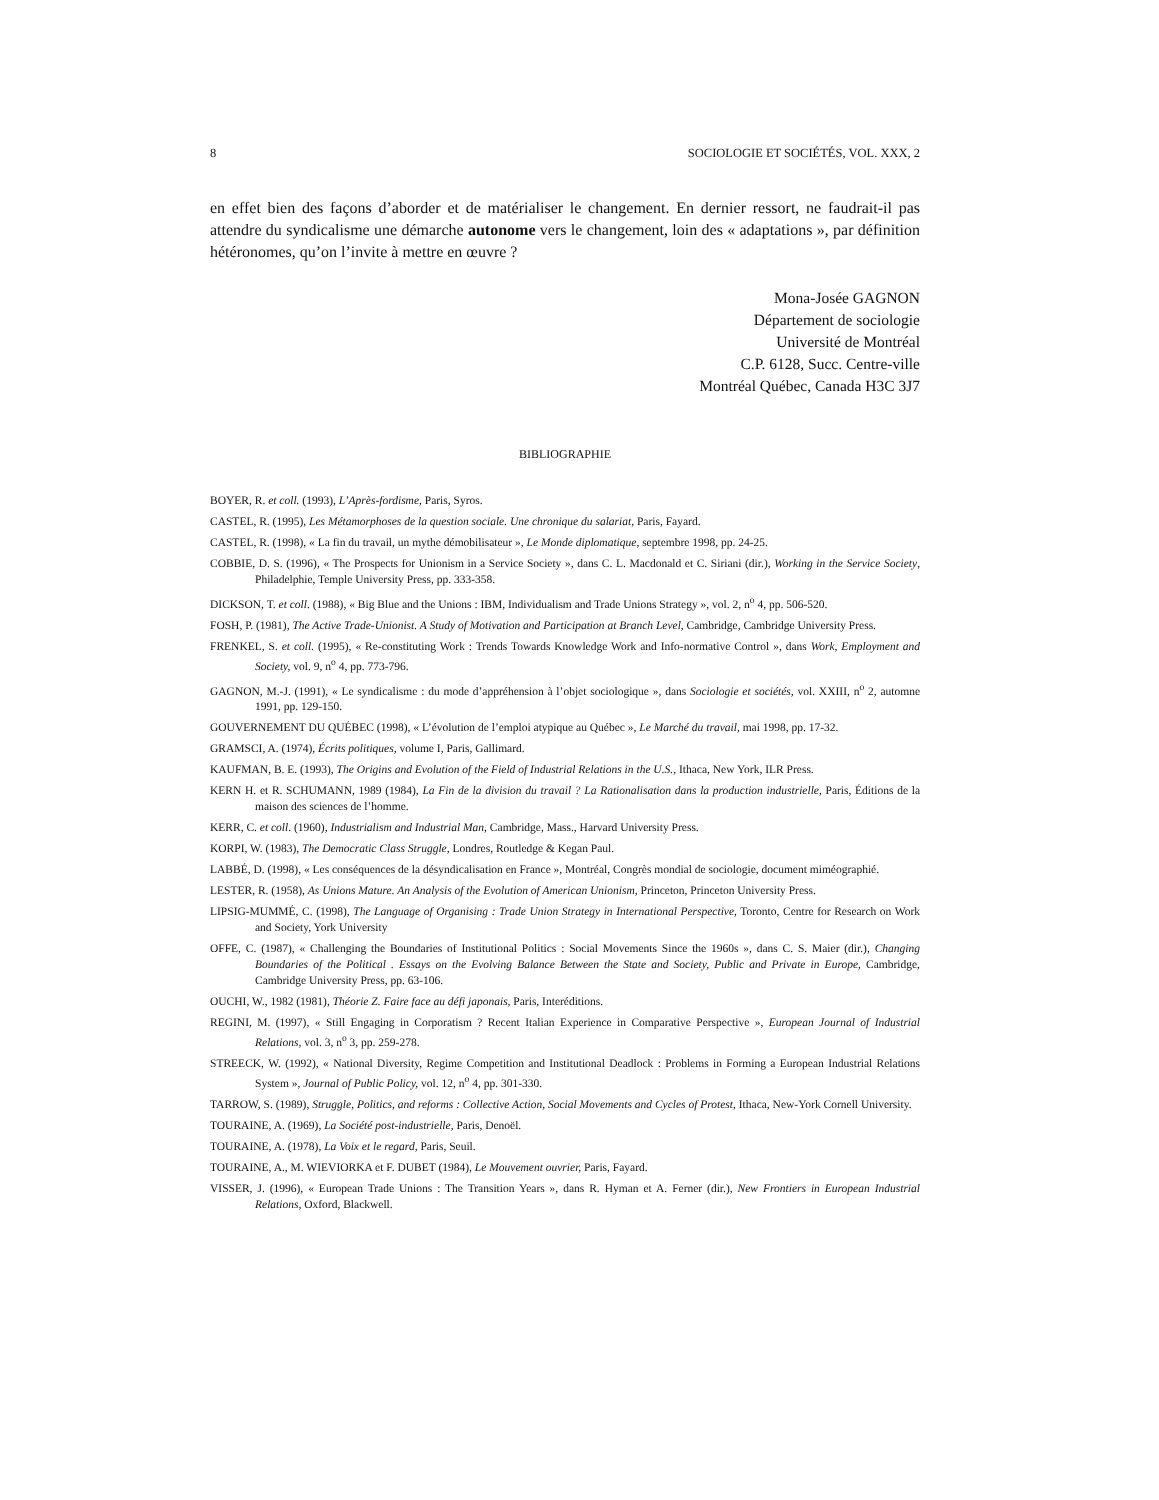8 SOCIOLOGIE ET SOCIÉTÉS, VOL. XXX, 2
en effet bien des façons d’aborder et de matérialiser le changement. En dernier ressort, ne faudrait-il pas attendre du syndicalisme une démarche autonome vers le changement, loin des « adaptations », par définition hétéronomes, qu’on l’invite à mettre en œuvre ?
Mona-Josée GAGNON
Département de sociologie
Université de Montréal
C.P. 6128, Succ. Centre-ville
Montréal Québec, Canada H3C 3J7
BIBLIOGRAPHIE
BOYER, R. et coll. (1993), L’Après-fordisme, Paris, Syros.
CASTEL, R. (1995), Les Métamorphoses de la question sociale. Une chronique du salariat, Paris, Fayard.
CASTEL, R. (1998), « La fin du travail, un mythe démobilisateur », Le Monde diplomatique, septembre 1998, pp. 24-25.
COBBIE, D. S. (1996), « The Prospects for Unionism in a Service Society », dans C. L. Macdonald et C. Siriani (dir.), Working in the Service Society, Philadelphie, Temple University Press, pp. 333-358.
DICKSON, T. et coll. (1988), « Big Blue and the Unions : IBM, Individualism and Trade Unions Strategy », vol. 2, n<sup>o</sup> 4, pp. 506-520.
FOSH, P. (1981), The Active Trade-Unionist. A Study of Motivation and Participation at Branch Level, Cambridge, Cambridge University Press.
FRENKEL, S. et coll. (1995), « Re-constituting Work : Trends Towards Knowledge Work and Info-normative Control », dans Work, Employment and Society, vol. 9, n<sup>o</sup> 4, pp. 773-796.
GAGNON, M.-J. (1991), « Le syndicalisme : du mode d’appréhension à l’objet sociologique », dans Sociologie et sociétés, vol. XXIII, n<sup>o</sup> 2, automne 1991, pp. 129-150.
GOUVERNEMENT DU QUÉBEC (1998), « L’évolution de l’emploi atypique au Québec », Le Marché du travail, mai 1998, pp. 17-32.
GRAMSCI, A. (1974), Écrits politiques, volume I, Paris, Gallimard.
KAUFMAN, B. E. (1993), The Origins and Evolution of the Field of Industrial Relations in the U.S., Ithaca, New York, ILR Press.
KERN H. et R. SCHUMANN, 1989 (1984), La Fin de la division du travail ? La Rationalisation dans la production industrielle, Paris, Éditions de la maison des sciences de l’homme.
KERR, C. et coll. (1960), Industrialism and Industrial Man, Cambridge, Mass., Harvard University Press.
KORPI, W. (1983), The Democratic Class Struggle, Londres, Routledge & Kegan Paul.
LABBÉ, D. (1998), « Les conséquences de la désyndicalisation en France », Montréal, Congrès mondial de sociologie, document miméographié.
LESTER, R. (1958), As Unions Mature. An Analysis of the Evolution of American Unionism, Princeton, Princeton University Press.
LIPSIG-MUMMÉ, C. (1998), The Language of Organising : Trade Union Strategy in International Perspective, Toronto, Centre for Research on Work and Society, York University
OFFE, C. (1987), « Challenging the Boundaries of Institutional Politics : Social Movements Since the 1960s », dans C. S. Maier (dir.), Changing Boundaries of the Political . Essays on the Evolving Balance Between the State and Society, Public and Private in Europe, Cambridge, Cambridge University Press, pp. 63-106.
OUCHI, W., 1982 (1981), Théorie Z. Faire face au défi japonais, Paris, Interéditions.
REGINI, M. (1997), « Still Engaging in Corporatism ? Recent Italian Experience in Comparative Perspective », European Journal of Industrial Relations, vol. 3, n<sup>o</sup> 3, pp. 259-278.
STREECK, W. (1992), « National Diversity, Regime Competition and Institutional Deadlock : Problems in Forming a European Industrial Relations System », Journal of Public Policy, vol. 12, n<sup>o</sup> 4, pp. 301-330.
TARROW, S. (1989), Struggle, Politics, and reforms : Collective Action, Social Movements and Cycles of Protest, Ithaca, New-York Cornell University.
TOURAINE, A. (1969), La Société post-industrielle, Paris, Denoël.
TOURAINE, A. (1978), La Voix et le regard, Paris, Seuil.
TOURAINE, A., M. WIEVIORKA et F. DUBET (1984), Le Mouvement ouvrier, Paris, Fayard.
VISSER, J. (1996), « European Trade Unions : The Transition Years », dans R. Hyman et A. Ferner (dir.), New Frontiers in European Industrial Relations, Oxford, Blackwell.